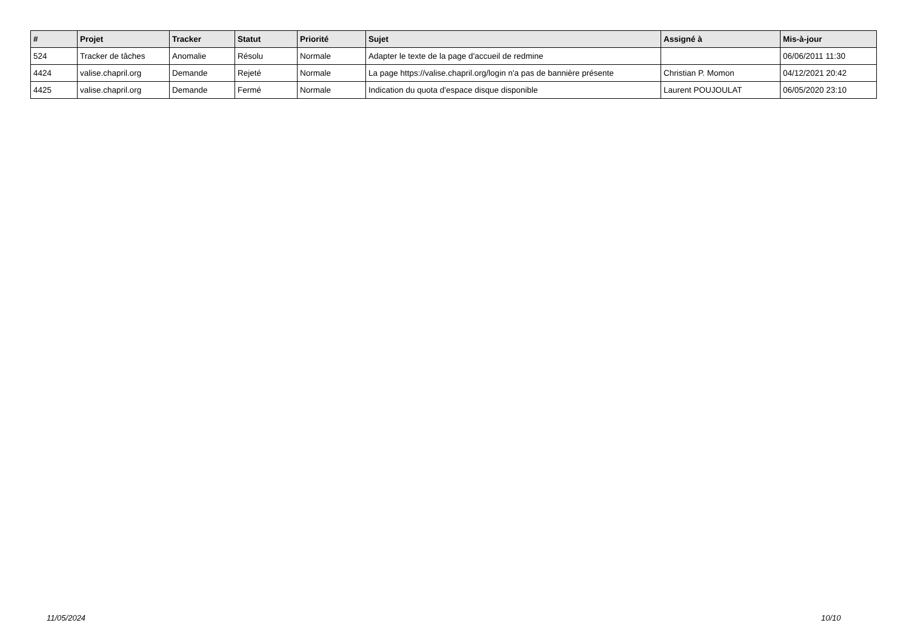| # | Projet | Tracker | Statut | Priorité | Sujet | Assigné à | Mis-à-jour |
| --- | --- | --- | --- | --- | --- | --- | --- |
| 524 | Tracker de tâches | Anomalie | Résolu | Normale | Adapter le texte de la page d'accueil de redmine | | 06/06/2011 11:30 |
| 4424 | valise.chapril.org | Demande | Rejeté | Normale | La page https://valise.chapril.org/login n'a pas de bannière présente | Christian P. Momon | 04/12/2021 20:42 |
| 4425 | valise.chapril.org | Demande | Fermé | Normale | Indication du quota d'espace disque disponible | Laurent POUJOULAT | 06/05/2020 23:10 |
11/05/2024 10/10